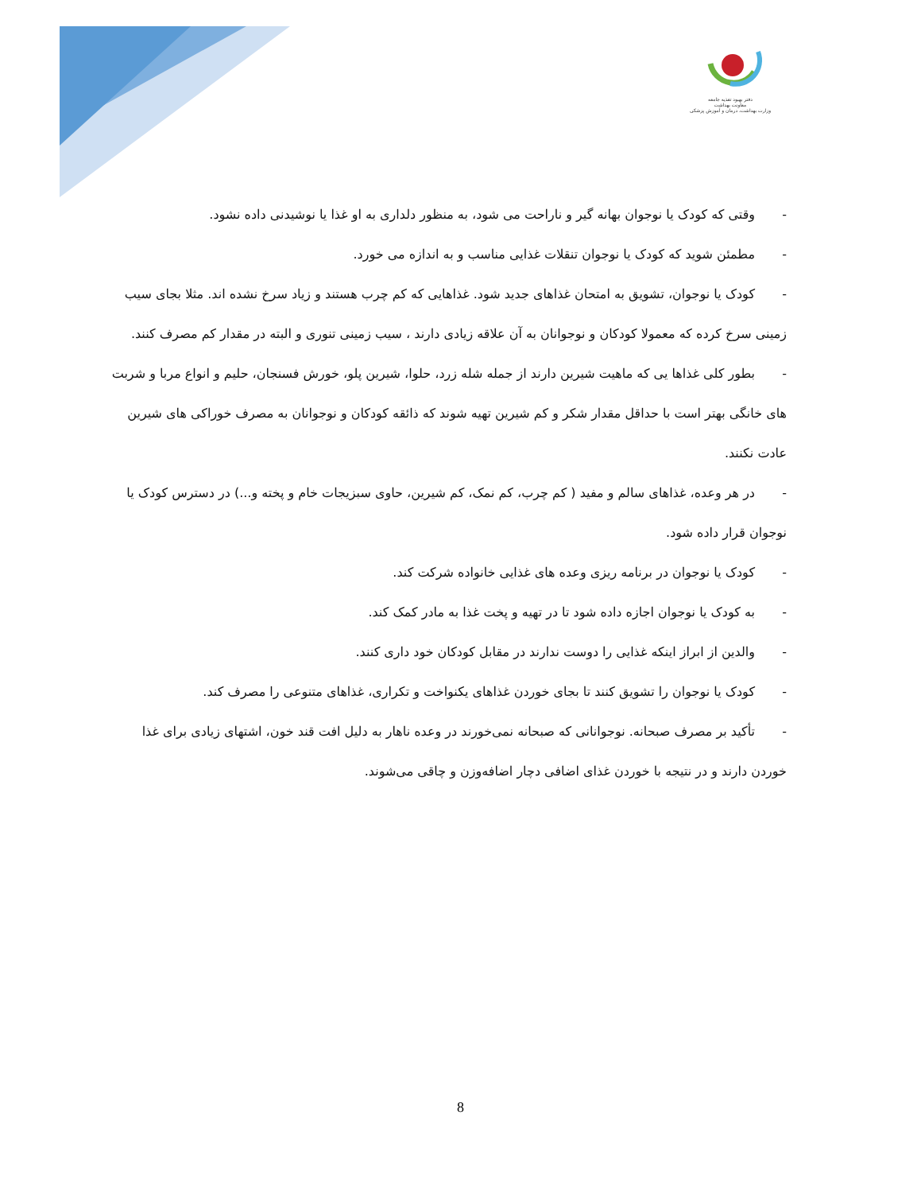دفتر بهبود تغذیه جامعه
معاونت بهداشت
وزارت بهداشت، درمان و آموزش پزشکی
- وقتی که کودک یا نوجوان بهانه گیر و ناراحت می شود، به منظور دلداری به او غذا یا نوشیدنی داده نشود.
- مطمئن شوید که کودک یا نوجوان تنقلات غذایی مناسب و به اندازه می خورد.
- کودک یا نوجوان، تشویق به امتحان غذاهای جدید شود. غذاهایی که کم چرب هستند و زیاد سرخ نشده اند. مثلا بجای سیب زمینی سرخ کرده که معمولا کودکان و نوجوانان به آن علاقه زیادی دارند ، سیب زمینی تنوری و البته در مقدار کم مصرف کنند.
- بطور کلی غذاها یی که ماهیت شیرین دارند از جمله شله زرد، حلوا، شیرین پلو، خورش فسنجان، حلیم و انواع مربا و شربت های خانگی بهتر است با حداقل مقدار شکر و کم شیرین تهیه شوند که ذائقه کودکان و نوجوانان به مصرف خوراکی های شیرین عادت نکنند.
- در هر وعده، غذاهای سالم و مفید ( کم چرب، کم نمک، کم شیرین، حاوی سبزیجات خام و پخته و...) در دسترس کودک یا نوجوان قرار داده شود.
- کودک یا نوجوان در برنامه ریزی وعده های غذایی خانواده شرکت کند.
- به کودک یا نوجوان اجازه داده شود تا در تهیه و پخت غذا به مادر کمک کند.
- والدین از ابراز اینکه غذایی را دوست ندارند در مقابل کودکان خود داری کنند.
- کودک یا نوجوان را تشویق کنند تا بجای خوردن غذاهای یکنواخت و تکراری، غذاهای متنوعی را مصرف کند.
- تأکید بر مصرف صبحانه. نوجوانانی که صبحانه نمی‌خورند در وعده ناهار به دلیل افت قند خون، اشتهای زیادی برای غذا خوردن دارند و در نتیجه با خوردن غذای اضافی دچار اضافه‌وزن و چاقی می‌شوند.
8